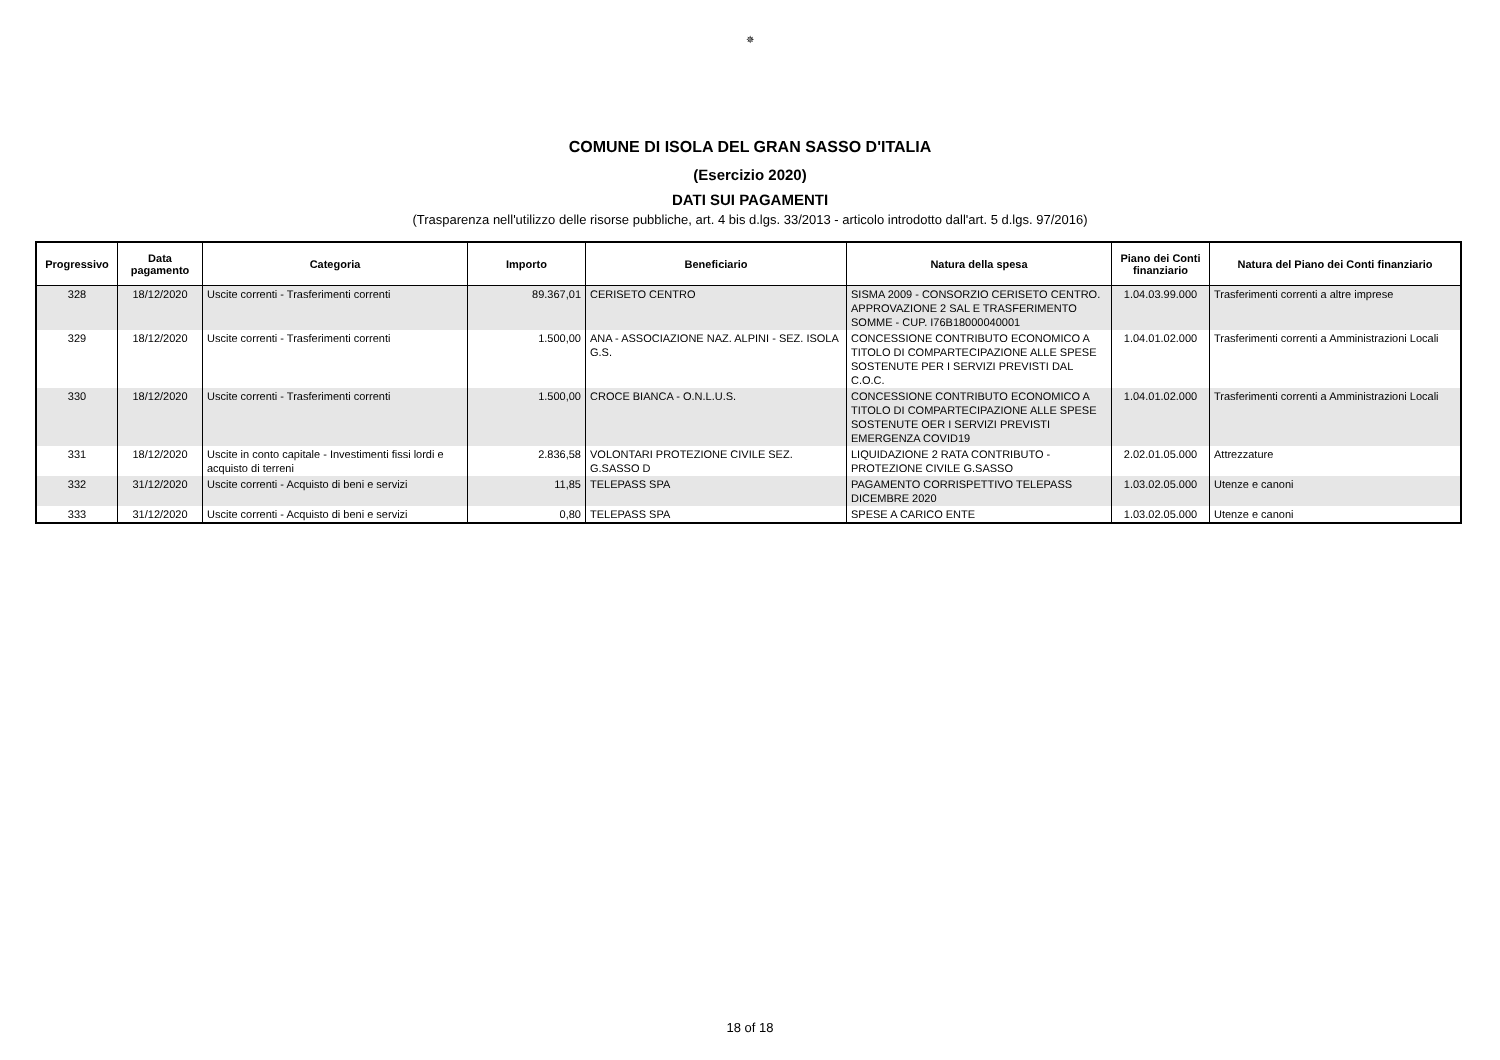✵
COMUNE DI ISOLA DEL GRAN SASSO D'ITALIA
(Esercizio 2020)
DATI SUI PAGAMENTI
(Trasparenza nell'utilizzo delle risorse pubbliche, art. 4 bis d.lgs. 33/2013 - articolo introdotto dall'art. 5 d.lgs. 97/2016)
| Progressivo | Data pagamento | Categoria | Importo | Beneficiario | Natura della spesa | Piano dei Conti finanziario | Natura del Piano dei Conti finanziario |
| --- | --- | --- | --- | --- | --- | --- | --- |
| 328 | 18/12/2020 | Uscite correnti - Trasferimenti correnti | 89.367,01 | CERISETO CENTRO | SISMA 2009 - CONSORZIO CERISETO CENTRO. APPROVAZIONE 2 SAL E TRASFERIMENTO SOMME - CUP. I76B18000040001 | 1.04.03.99.000 | Trasferimenti correnti a altre imprese |
| 329 | 18/12/2020 | Uscite correnti - Trasferimenti correnti | 1.500,00 | ANA - ASSOCIAZIONE NAZ. ALPINI - SEZ. ISOLA G.S. | CONCESSIONE CONTRIBUTO ECONOMICO A TITOLO DI COMPARTECIPAZIONE ALLE SPESE SOSTENUTE PER I SERVIZI PREVISTI DAL C.O.C. | 1.04.01.02.000 | Trasferimenti correnti a Amministrazioni Locali |
| 330 | 18/12/2020 | Uscite correnti - Trasferimenti correnti | 1.500,00 | CROCE BIANCA - O.N.L.U.S. | CONCESSIONE CONTRIBUTO ECONOMICO A TITOLO DI COMPARTECIPAZIONE ALLE SPESE SOSTENUTE OER I SERVIZI PREVISTI EMERGENZA COVID19 | 1.04.01.02.000 | Trasferimenti correnti a Amministrazioni Locali |
| 331 | 18/12/2020 | Uscite in conto capitale - Investimenti fissi lordi e acquisto di terreni | 2.836,58 | VOLONTARI PROTEZIONE CIVILE SEZ. G.SASSO D | LIQUIDAZIONE 2 RATA CONTRIBUTO - PROTEZIONE CIVILE G.SASSO | 2.02.01.05.000 | Attrezzature |
| 332 | 31/12/2020 | Uscite correnti - Acquisto di beni e servizi | 11,85 | TELEPASS SPA | PAGAMENTO CORRISPETTIVO TELEPASS DICEMBRE 2020 | 1.03.02.05.000 | Utenze e canoni |
| 333 | 31/12/2020 | Uscite correnti - Acquisto di beni e servizi | 0,80 | TELEPASS SPA | SPESE A CARICO ENTE | 1.03.02.05.000 | Utenze e canoni |
18 of 18